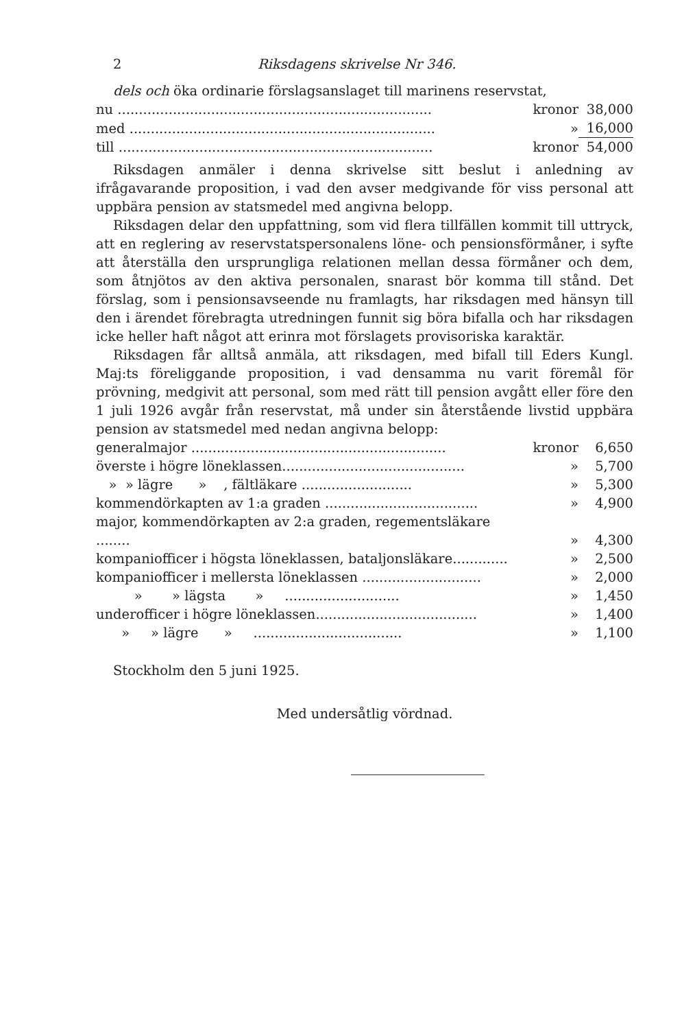2 Riksdagens skrivelse Nr 346.
dels och öka ordinarie förslagsanslaget till marinens reservstat,
| nu .......................................................................... | kronor | 38,000 |
| med ........................................................................ | » | 16,000 |
| till .......................................................................... | kronor | 54,000 |
Riksdagen anmäler i denna skrivelse sitt beslut i anledning av ifrågavarande proposition, i vad den avser medgivande för viss personal att uppbära pension av statsmedel med angivna belopp.
Riksdagen delar den uppfattning, som vid flera tillfällen kommit till uttryck, att en reglering av reservstatspersonalens löne- och pensionsförmåner, i syfte att återställa den ursprungliga relationen mellan dessa förmåner och dem, som åtnjötos av den aktiva personalen, snarast bör komma till stånd. Det förslag, som i pensionsavseende nu framlagts, har riksdagen med hänsyn till den i ärendet förebragta utredningen funnit sig böra bifalla och har riksdagen icke heller haft något att erinra mot förslagets provisoriska karaktär.
Riksdagen får alltså anmäla, att riksdagen, med bifall till Eders Kungl. Maj:ts föreliggande proposition, i vad densamma nu varit föremål för prövning, medgivit att personal, som med rätt till pension avgått eller före den 1 juli 1926 avgår från reservstat, må under sin återstående livstid uppbära pension av statsmedel med nedan angivna belopp:
| generalmajor ............................................................ | kronor | 6,650 |
| överste i högre löneklassen........................................... | » | 5,700 |
| » » lägre » , fältläkare .......................... | » | 5,300 |
| kommendörkapten av 1:a graden .................................... | » | 4,900 |
| major, kommendörkapten av 2:a graden, regementsläkare ........ | » | 4,300 |
| kompaniofficer i högsta löneklassen, bataljonsläkare............. | » | 2,500 |
| kompaniofficer i mellersta löneklassen ............................ | » | 2,000 |
| » » lägsta » ........................... | » | 1,450 |
| underofficer i högre löneklassen...................................... | » | 1,400 |
| » » lägre » ................................... | » | 1,100 |
Stockholm den 5 juni 1925.
Med undersåtlig vördnad.